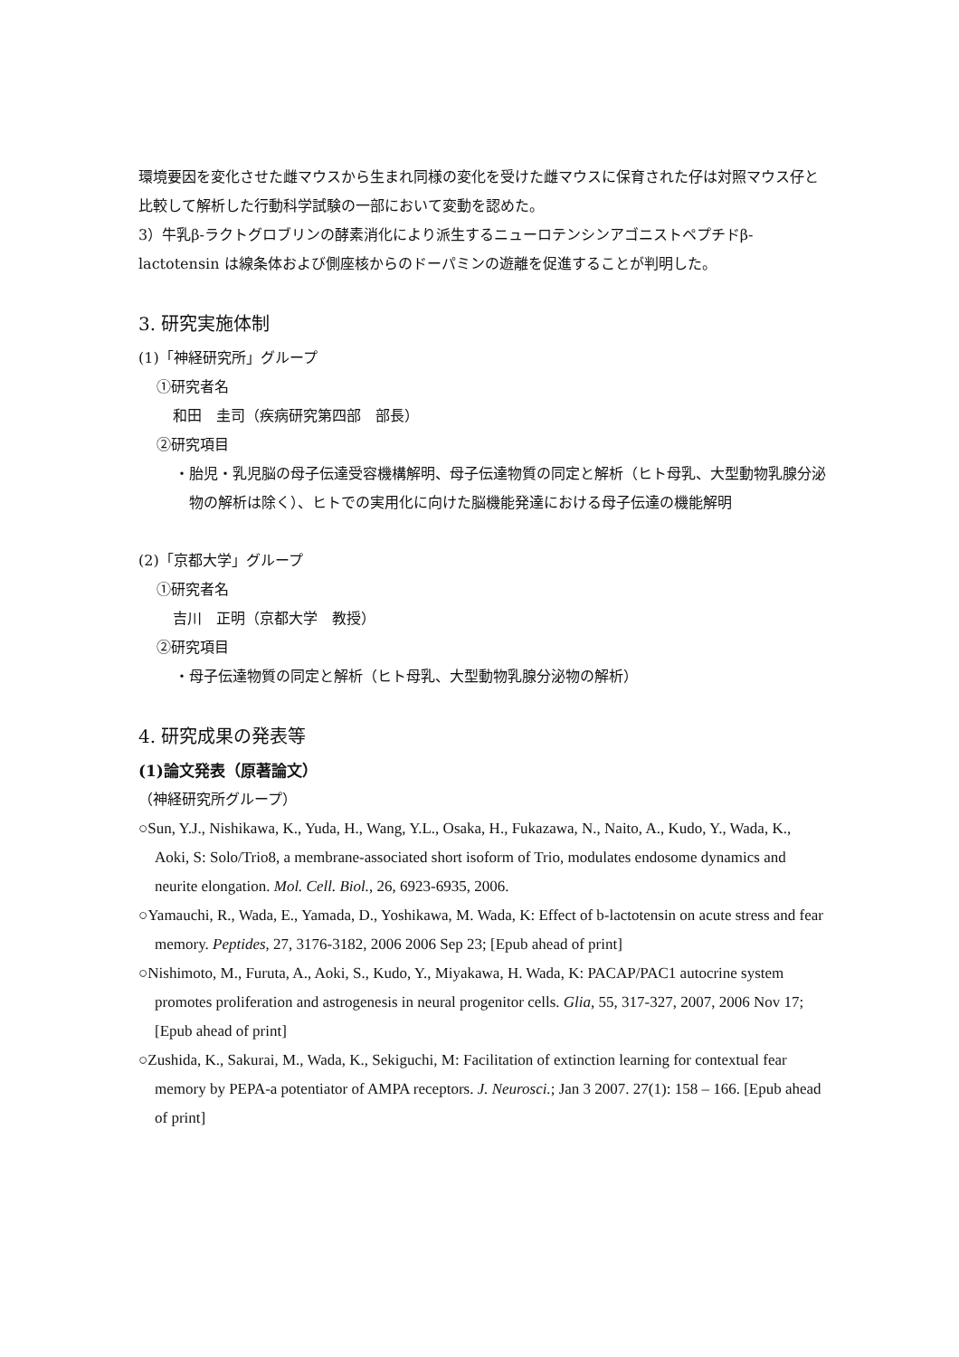環境要因を変化させた雌マウスから生まれ同様の変化を受けた雌マウスに保育された仔は対照マウス仔と比較して解析した行動科学試験の一部において変動を認めた。
3）牛乳β-ラクトグロブリンの酵素消化により派生するニューロテンシンアゴニストペプチドβ-lactotensin は線条体および側座核からのドーパミンの遊離を促進することが判明した。
3. 研究実施体制
(1)「神経研究所」グループ
①研究者名
和田　圭司（疾病研究第四部　部長）
②研究項目
・胎児・乳児脳の母子伝達受容機構解明、母子伝達物質の同定と解析（ヒト母乳、大型動物乳腺分泌物の解析は除く）、ヒトでの実用化に向けた脳機能発達における母子伝達の機能解明
(2)「京都大学」グループ
①研究者名
吉川　正明（京都大学　教授）
②研究項目
・母子伝達物質の同定と解析（ヒト母乳、大型動物乳腺分泌物の解析）
4. 研究成果の発表等
(1)論文発表（原著論文）
（神経研究所グループ）
○Sun, Y.J., Nishikawa, K., Yuda, H., Wang, Y.L., Osaka, H., Fukazawa, N., Naito, A., Kudo, Y., Wada, K., Aoki, S: Solo/Trio8, a membrane-associated short isoform of Trio, modulates endosome dynamics and neurite elongation. Mol. Cell. Biol., 26, 6923-6935, 2006.
○Yamauchi, R., Wada, E., Yamada, D., Yoshikawa, M. Wada, K: Effect of b-lactotensin on acute stress and fear memory. Peptides, 27, 3176-3182, 2006 2006 Sep 23; [Epub ahead of print]
○Nishimoto, M., Furuta, A., Aoki, S., Kudo, Y., Miyakawa, H. Wada, K: PACAP/PAC1 autocrine system promotes proliferation and astrogenesis in neural progenitor cells. Glia, 55, 317-327, 2007, 2006 Nov 17; [Epub ahead of print]
○Zushida, K., Sakurai, M., Wada, K., Sekiguchi, M: Facilitation of extinction learning for contextual fear memory by PEPA-a potentiator of AMPA receptors. J. Neurosci.; Jan 3 2007. 27(1): 158 – 166. [Epub ahead of print]